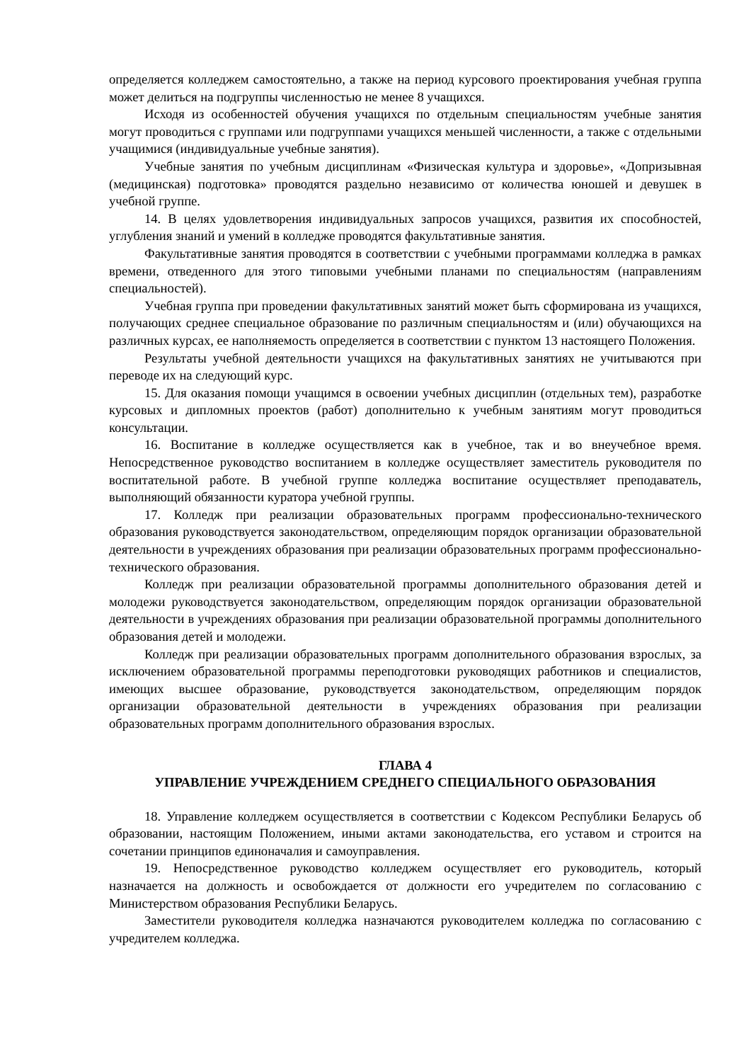определяется колледжем самостоятельно, а также на период курсового проектирования учебная группа может делиться на подгруппы численностью не менее 8 учащихся.
Исходя из особенностей обучения учащихся по отдельным специальностям учебные занятия могут проводиться с группами или подгруппами учащихся меньшей численности, а также с отдельными учащимися (индивидуальные учебные занятия).
Учебные занятия по учебным дисциплинам «Физическая культура и здоровье», «Допризывная (медицинская) подготовка» проводятся раздельно независимо от количества юношей и девушек в учебной группе.
14. В целях удовлетворения индивидуальных запросов учащихся, развития их способностей, углубления знаний и умений в колледже проводятся факультативные занятия.
Факультативные занятия проводятся в соответствии с учебными программами колледжа в рамках времени, отведенного для этого типовыми учебными планами по специальностям (направлениям специальностей).
Учебная группа при проведении факультативных занятий может быть сформирована из учащихся, получающих среднее специальное образование по различным специальностям и (или) обучающихся на различных курсах, ее наполняемость определяется в соответствии с пунктом 13 настоящего Положения.
Результаты учебной деятельности учащихся на факультативных занятиях не учитываются при переводе их на следующий курс.
15. Для оказания помощи учащимся в освоении учебных дисциплин (отдельных тем), разработке курсовых и дипломных проектов (работ) дополнительно к учебным занятиям могут проводиться консультации.
16. Воспитание в колледже осуществляется как в учебное, так и во внеучебное время. Непосредственное руководство воспитанием в колледже осуществляет заместитель руководителя по воспитательной работе. В учебной группе колледжа воспитание осуществляет преподаватель, выполняющий обязанности куратора учебной группы.
17. Колледж при реализации образовательных программ профессионально-технического образования руководствуется законодательством, определяющим порядок организации образовательной деятельности в учреждениях образования при реализации образовательных программ профессионально-технического образования.
Колледж при реализации образовательной программы дополнительного образования детей и молодежи руководствуется законодательством, определяющим порядок организации образовательной деятельности в учреждениях образования при реализации образовательной программы дополнительного образования детей и молодежи.
Колледж при реализации образовательных программ дополнительного образования взрослых, за исключением образовательной программы переподготовки руководящих работников и специалистов, имеющих высшее образование, руководствуется законодательством, определяющим порядок организации образовательной деятельности в учреждениях образования при реализации образовательных программ дополнительного образования взрослых.
ГЛАВА 4
УПРАВЛЕНИЕ УЧРЕЖДЕНИЕМ СРЕДНЕГО СПЕЦИАЛЬНОГО ОБРАЗОВАНИЯ
18. Управление колледжем осуществляется в соответствии с Кодексом Республики Беларусь об образовании, настоящим Положением, иными актами законодательства, его уставом и строится на сочетании принципов единоначалия и самоуправления.
19. Непосредственное руководство колледжем осуществляет его руководитель, который назначается на должность и освобождается от должности его учредителем по согласованию с Министерством образования Республики Беларусь.
Заместители руководителя колледжа назначаются руководителем колледжа по согласованию с учредителем колледжа.